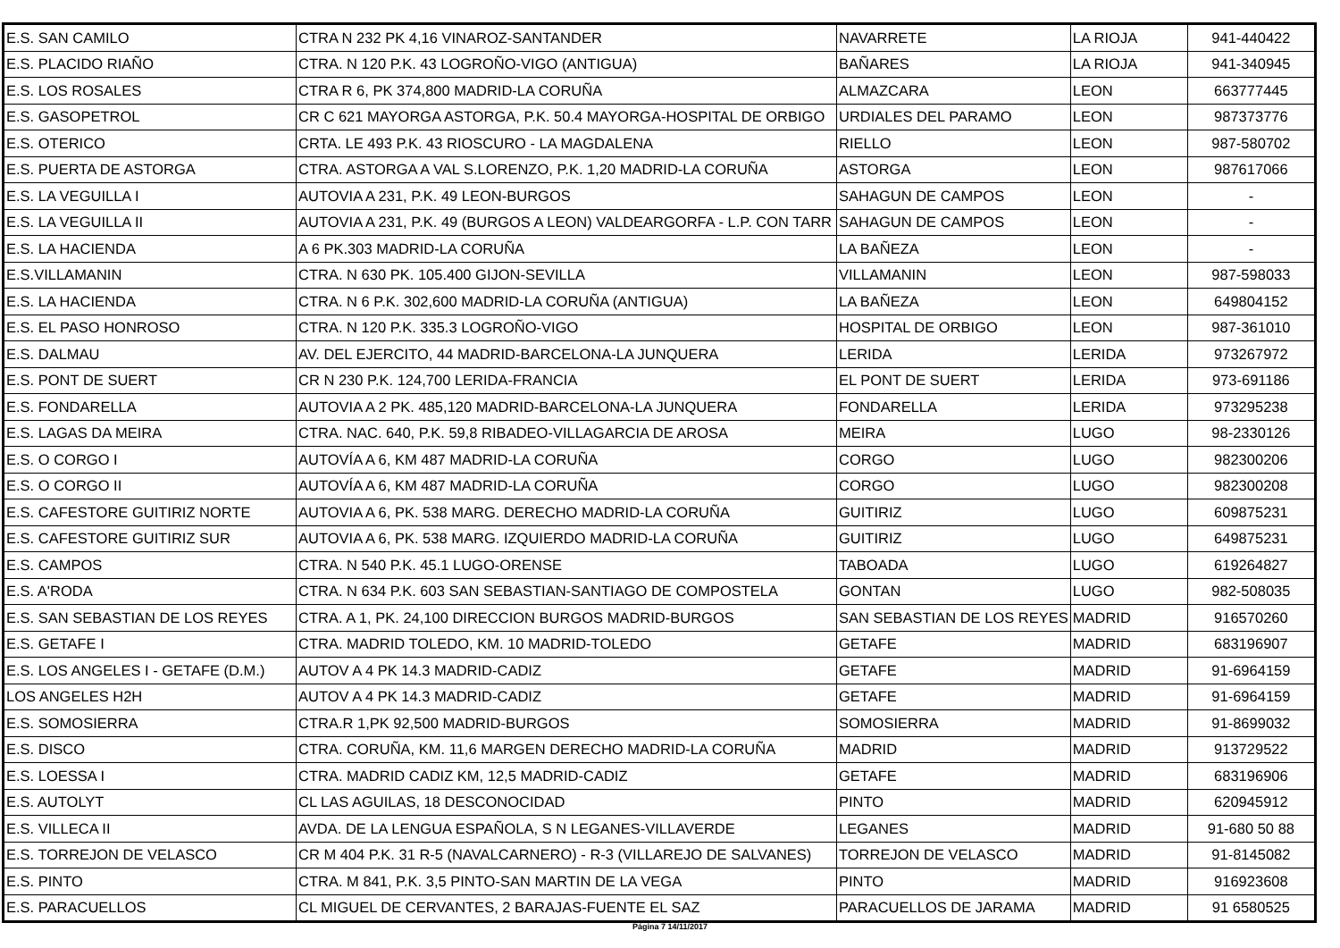| E.S. SAN CAMILO | CTRA N 232 PK 4,16 VINAROZ-SANTANDER | NAVARRETE | LA RIOJA | 941-440422 |
| E.S. PLACIDO RIAÑO | CTRA. N 120 P.K. 43 LOGROÑO-VIGO (ANTIGUA) | BAÑARES | LA RIOJA | 941-340945 |
| E.S. LOS ROSALES | CTRA R 6, PK 374,800 MADRID-LA CORUÑA | ALMAZCARA | LEON | 663777445 |
| E.S. GASOPETROL | CR C 621 MAYORGA ASTORGA, P.K. 50.4 MAYORGA-HOSPITAL DE ORBIGO | URDIALES DEL PARAMO | LEON | 987373776 |
| E.S. OTERICO | CRTA. LE 493 P.K. 43 RIOSCURO - LA MAGDALENA | RIELLO | LEON | 987-580702 |
| E.S. PUERTA DE ASTORGA | CTRA. ASTORGA A VAL S.LORENZO, P.K. 1,20 MADRID-LA CORUÑA | ASTORGA | LEON | 987617066 |
| E.S. LA VEGUILLA I | AUTOVIA A 231, P.K. 49 LEON-BURGOS | SAHAGUN DE CAMPOS | LEON | - |
| E.S. LA VEGUILLA II | AUTOVIA A 231, P.K. 49 (BURGOS A LEON) VALDEARGORFA - L.P. CON TARR | SAHAGUN DE CAMPOS | LEON | - |
| E.S. LA HACIENDA | A 6 PK.303 MADRID-LA CORUÑA | LA BAÑEZA | LEON | - |
| E.S.VILLAMANIN | CTRA. N 630 PK. 105.400 GIJON-SEVILLA | VILLAMANIN | LEON | 987-598033 |
| E.S. LA HACIENDA | CTRA. N 6 P.K. 302,600 MADRID-LA CORUÑA (ANTIGUA) | LA BAÑEZA | LEON | 649804152 |
| E.S. EL PASO HONROSO | CTRA. N 120 P.K. 335.3 LOGROÑO-VIGO | HOSPITAL DE ORBIGO | LEON | 987-361010 |
| E.S. DALMAU | AV. DEL EJERCITO, 44 MADRID-BARCELONA-LA JUNQUERA | LERIDA | LERIDA | 973267972 |
| E.S. PONT DE SUERT | CR N 230 P.K. 124,700 LERIDA-FRANCIA | EL PONT DE SUERT | LERIDA | 973-691186 |
| E.S. FONDARELLA | AUTOVIA A 2 PK. 485,120 MADRID-BARCELONA-LA JUNQUERA | FONDARELLA | LERIDA | 973295238 |
| E.S. LAGAS DA MEIRA | CTRA. NAC. 640, P.K. 59,8 RIBADEO-VILLAGARCIA DE AROSA | MEIRA | LUGO | 98-2330126 |
| E.S. O CORGO I | AUTOVÍA A 6, KM 487 MADRID-LA CORUÑA | CORGO | LUGO | 982300206 |
| E.S. O CORGO II | AUTOVÍA A 6, KM 487 MADRID-LA CORUÑA | CORGO | LUGO | 982300208 |
| E.S. CAFESTORE GUITIRIZ NORTE | AUTOVIA A 6, PK. 538 MARG. DERECHO MADRID-LA CORUÑA | GUITIRIZ | LUGO | 609875231 |
| E.S. CAFESTORE GUITIRIZ SUR | AUTOVIA A 6, PK. 538 MARG. IZQUIERDO MADRID-LA CORUÑA | GUITIRIZ | LUGO | 649875231 |
| E.S. CAMPOS | CTRA. N 540 P.K. 45.1 LUGO-ORENSE | TABOADA | LUGO | 619264827 |
| E.S. A'RODA | CTRA. N 634 P.K. 603 SAN SEBASTIAN-SANTIAGO DE COMPOSTELA | GONTAN | LUGO | 982-508035 |
| E.S. SAN SEBASTIAN DE LOS REYES | CTRA. A 1, PK. 24,100 DIRECCION BURGOS MADRID-BURGOS | SAN SEBASTIAN DE LOS REYES | MADRID | 916570260 |
| E.S. GETAFE I | CTRA. MADRID TOLEDO, KM. 10 MADRID-TOLEDO | GETAFE | MADRID | 683196907 |
| E.S. LOS ANGELES I - GETAFE (D.M.) | AUTOV A 4 PK 14.3 MADRID-CADIZ | GETAFE | MADRID | 91-6964159 |
| LOS ANGELES H2H | AUTOV A 4 PK 14.3 MADRID-CADIZ | GETAFE | MADRID | 91-6964159 |
| E.S. SOMOSIERRA | CTRA.R 1,PK 92,500 MADRID-BURGOS | SOMOSIERRA | MADRID | 91-8699032 |
| E.S. DISCO | CTRA. CORUÑA, KM. 11,6 MARGEN DERECHO MADRID-LA CORUÑA | MADRID | MADRID | 913729522 |
| E.S. LOESSA I | CTRA. MADRID CADIZ KM, 12,5 MADRID-CADIZ | GETAFE | MADRID | 683196906 |
| E.S. AUTOLYT | CL LAS AGUILAS, 18 DESCONOCIDAD | PINTO | MADRID | 620945912 |
| E.S. VILLECA II | AVDA. DE LA LENGUA ESPAÑOLA, S N LEGANES-VILLAVERDE | LEGANES | MADRID | 91-680 50 88 |
| E.S. TORREJON DE VELASCO | CR M 404 P.K. 31 R-5 (NAVALCARNERO) - R-3 (VILLAREJO DE SALVANES) | TORREJON DE VELASCO | MADRID | 91-8145082 |
| E.S. PINTO | CTRA. M 841, P.K. 3,5 PINTO-SAN MARTIN DE LA VEGA | PINTO | MADRID | 916923608 |
| E.S. PARACUELLOS | CL MIGUEL DE CERVANTES, 2 BARAJAS-FUENTE EL SAZ | PARACUELLOS DE JARAMA | MADRID | 91 6580525 |
Página 7 14/11/2017